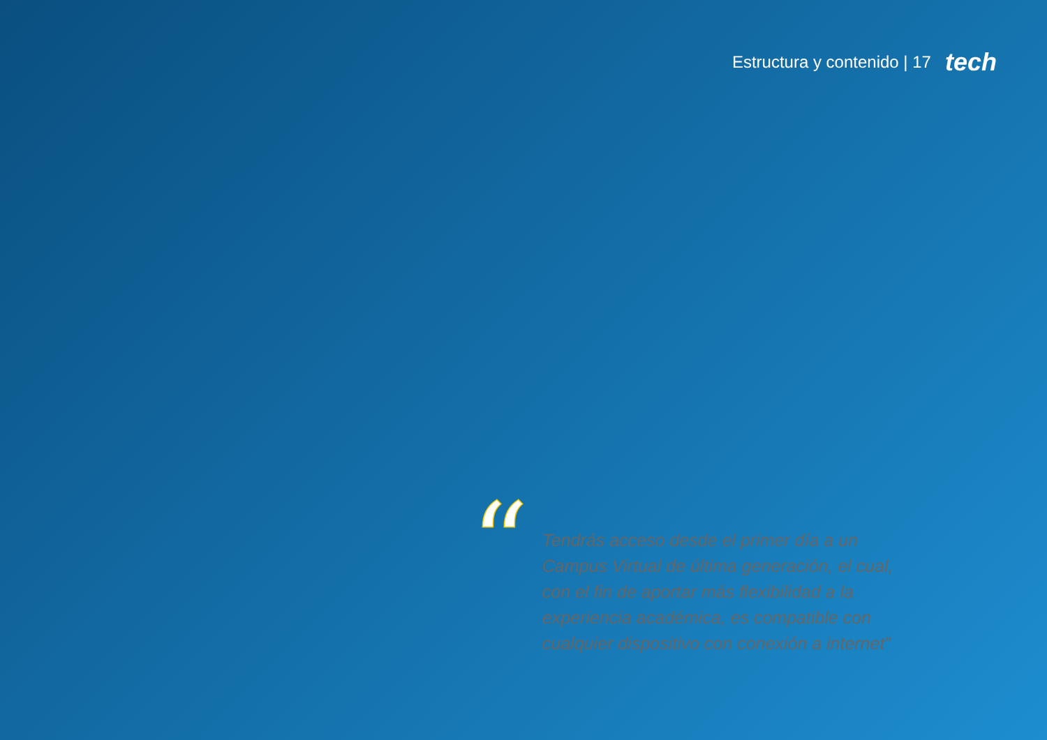Estructura y contenido | 17 tech
“
Tendrás acceso desde el primer día a un Campus Virtual de última generación, el cual, con el fin de aportar más flexibilidad a la experiencia académica, es compatible con cualquier dispositivo con conexión a internet”